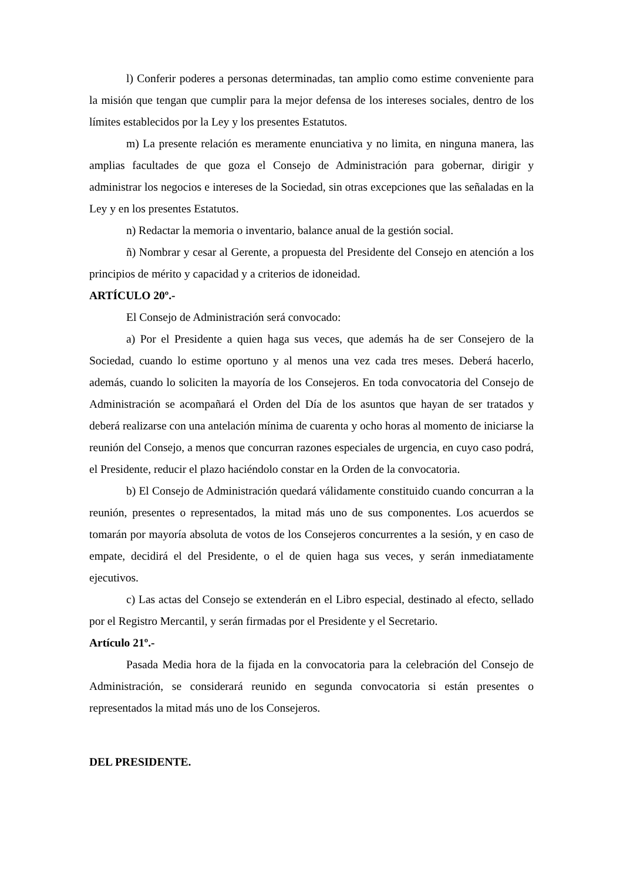l) Conferir poderes a personas determinadas, tan amplio como estime conveniente para la misión que tengan que cumplir para la mejor defensa de los intereses sociales, dentro de los límites establecidos por la Ley y los presentes Estatutos.
m) La presente relación es meramente enunciativa y no limita, en ninguna manera, las amplias facultades de que goza el Consejo de Administración para gobernar, dirigir y administrar los negocios e intereses de la Sociedad, sin otras excepciones que las señaladas en la Ley y en los presentes Estatutos.
n) Redactar la memoria o inventario, balance anual de la gestión social.
ñ) Nombrar y cesar al Gerente, a propuesta del Presidente del Consejo en atención a los principios de mérito y capacidad y a criterios de idoneidad.
ARTÍCULO 20º.-
El Consejo de Administración será convocado:
a) Por el Presidente a quien haga sus veces, que además ha de ser Consejero de la Sociedad, cuando lo estime oportuno y al menos una vez cada tres meses. Deberá hacerlo, además, cuando lo soliciten la mayoría de los Consejeros. En toda convocatoria del Consejo de Administración se acompañará el Orden del Día de los asuntos que hayan de ser tratados y deberá realizarse con una antelación mínima de cuarenta y ocho horas al momento de iniciarse la reunión del Consejo, a menos que concurran razones especiales de urgencia, en cuyo caso podrá, el Presidente, reducir el plazo haciéndolo constar en la Orden de la convocatoria.
b) El Consejo de Administración quedará válidamente constituido cuando concurran a la reunión, presentes o representados, la mitad más uno de sus componentes. Los acuerdos se tomarán por mayoría absoluta de votos de los Consejeros concurrentes a la sesión, y en caso de empate, decidirá el del Presidente, o el de quien haga sus veces, y serán inmediatamente ejecutivos.
c) Las actas del Consejo se extenderán en el Libro especial, destinado al efecto, sellado por el Registro Mercantil, y serán firmadas por el Presidente y el Secretario.
Artículo 21º.-
Pasada Media hora de la fijada en la convocatoria para la celebración del Consejo de Administración, se considerará reunido en segunda convocatoria si están presentes o representados la mitad más uno de los Consejeros.
DEL PRESIDENTE.